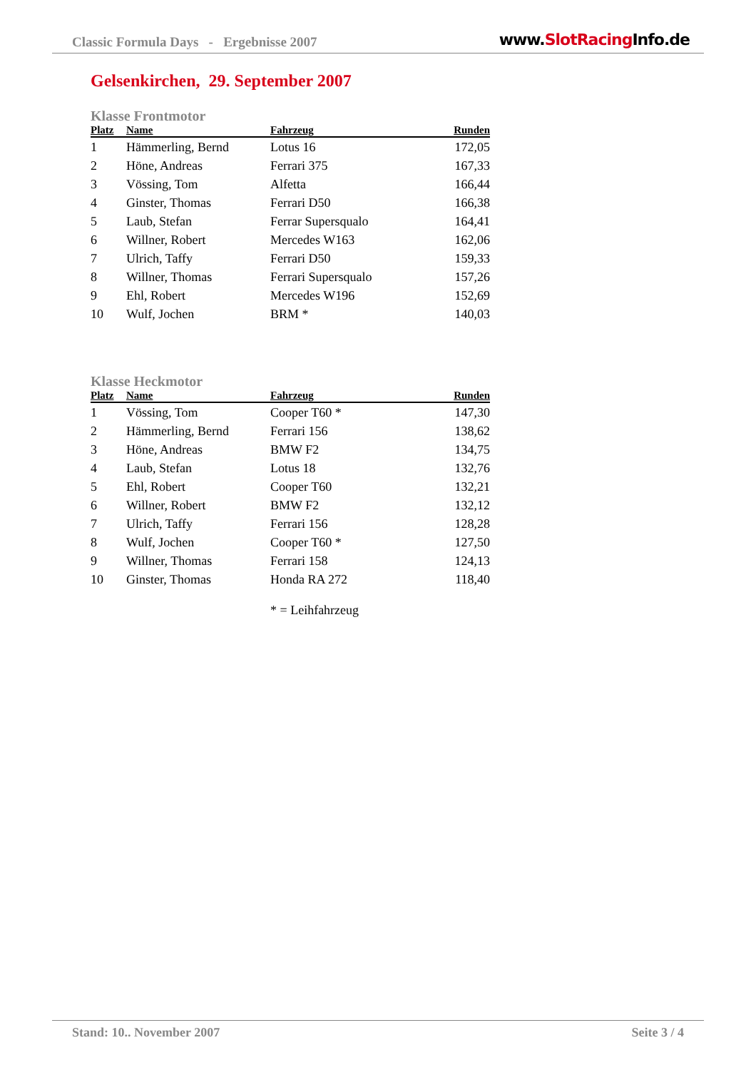Classic Formula Days - Ergebnisse 2007 www.SlotRacing Info.de
Gelsenkirchen, 29. September 2007
Klasse Frontmotor
| Platz | Name | Fahrzeug | Runden |
| --- | --- | --- | --- |
| 1 | Hämmerling, Bernd | Lotus 16 | 172,05 |
| 2 | Höne, Andreas | Ferrari 375 | 167,33 |
| 3 | Vössing, Tom | Alfetta | 166,44 |
| 4 | Ginster, Thomas | Ferrari D50 | 166,38 |
| 5 | Laub, Stefan | Ferrar Supersqualo | 164,41 |
| 6 | Willner, Robert | Mercedes W163 | 162,06 |
| 7 | Ulrich, Taffy | Ferrari D50 | 159,33 |
| 8 | Willner, Thomas | Ferrari Supersqualo | 157,26 |
| 9 | Ehl, Robert | Mercedes W196 | 152,69 |
| 10 | Wulf, Jochen | BRM * | 140,03 |
Klasse Heckmotor
| Platz | Name | Fahrzeug | Runden |
| --- | --- | --- | --- |
| 1 | Vössing, Tom | Cooper T60 * | 147,30 |
| 2 | Hämmerling, Bernd | Ferrari 156 | 138,62 |
| 3 | Höne, Andreas | BMW F2 | 134,75 |
| 4 | Laub, Stefan | Lotus 18 | 132,76 |
| 5 | Ehl, Robert | Cooper T60 | 132,21 |
| 6 | Willner, Robert | BMW F2 | 132,12 |
| 7 | Ulrich, Taffy | Ferrari 156 | 128,28 |
| 8 | Wulf, Jochen | Cooper T60 * | 127,50 |
| 9 | Willner, Thomas | Ferrari 158 | 124,13 |
| 10 | Ginster, Thomas | Honda RA 272 | 118,40 |
* = Leihfahrzeug
Stand: 10.. November 2007 Seite 3 / 4